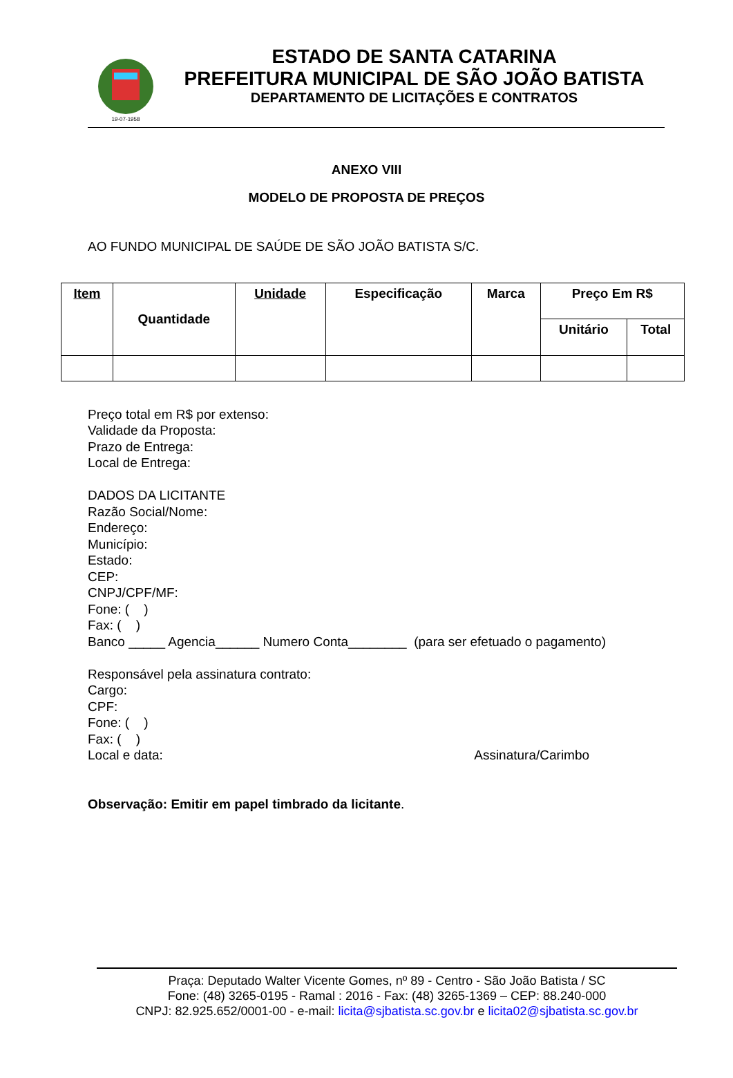19-07-1958
ESTADO DE SANTA CATARINA
PREFEITURA MUNICIPAL DE SÃO JOÃO BATISTA
DEPARTAMENTO DE LICITAÇÕES E CONTRATOS
ANEXO VIII
MODELO DE PROPOSTA DE PREÇOS
AO FUNDO MUNICIPAL DE SAÚDE DE SÃO JOÃO BATISTA S/C.
| Item | Quantidade | Unidade | Especificação | Marca | Preço Em R$ | |
| --- | --- | --- | --- | --- | --- | --- |
| | | | | | Unitário | Total |
Preço total em R$ por extenso:
Validade da Proposta:
Prazo de Entrega:
Local de Entrega:
DADOS DA LICITANTE
Razão Social/Nome:
Endereço:
Município:
Estado:
CEP:
CNPJ/CPF/MF:
Fone: ( )
Fax: ( )
Banco _____ Agencia______ Numero Conta________ (para ser efetuado o pagamento)
Responsável pela assinatura contrato:
Cargo:
CPF:
Fone: ( )
Fax: ( )
Local e data: Assinatura/Carimbo
Observação: Emitir em papel timbrado da licitante.
Praça: Deputado Walter Vicente Gomes, nº 89 - Centro - São João Batista / SC
Fone: (48) 3265-0195 - Ramal : 2016 - Fax: (48) 3265-1369 – CEP: 88.240-000
CNPJ: 82.925.652/0001-00 - e-mail: licita@sjbatista.sc.gov.br e licita02@sjbatista.sc.gov.br